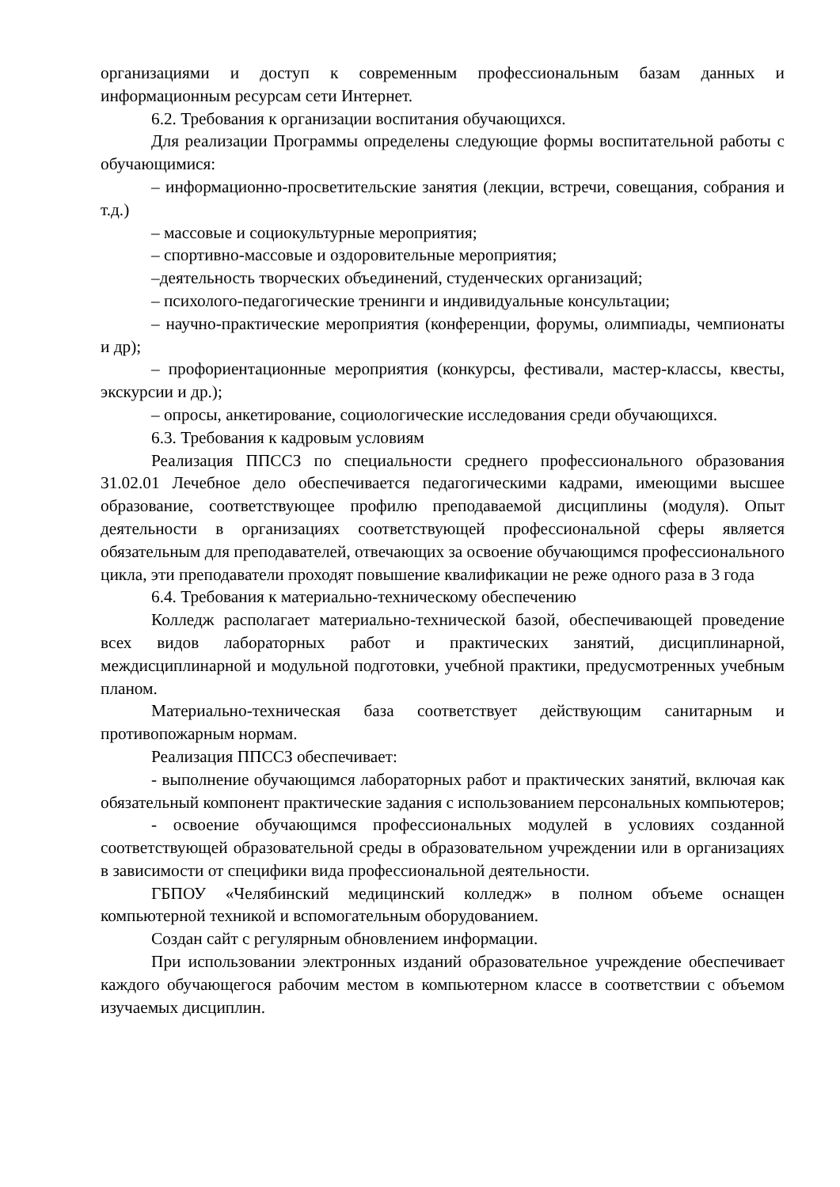организациями и доступ к современным профессиональным базам данных и информационным ресурсам сети Интернет.
6.2. Требования к организации воспитания обучающихся.
Для реализации Программы определены следующие формы воспитательной работы с обучающимися:
– информационно-просветительские занятия (лекции, встречи, совещания, собрания и т.д.)
– массовые и социокультурные мероприятия;
– спортивно-массовые и оздоровительные мероприятия;
–деятельность творческих объединений, студенческих организаций;
– психолого-педагогические тренинги и индивидуальные консультации;
– научно-практические мероприятия (конференции, форумы, олимпиады, чемпионаты и др);
– профориентационные мероприятия (конкурсы, фестивали, мастер-классы, квесты, экскурсии и др.);
– опросы, анкетирование, социологические исследования среди обучающихся.
6.3. Требования к кадровым условиям
Реализация ППССЗ по специальности среднего профессионального образования 31.02.01 Лечебное дело обеспечивается педагогическими кадрами, имеющими высшее образование, соответствующее профилю преподаваемой дисциплины (модуля). Опыт деятельности в организациях соответствующей профессиональной сферы является обязательным для преподавателей, отвечающих за освоение обучающимся профессионального цикла, эти преподаватели проходят повышение квалификации не реже одного раза в 3 года
6.4. Требования к материально-техническому обеспечению
Колледж располагает материально-технической базой, обеспечивающей проведение всех видов лабораторных работ и практических занятий, дисциплинарной, междисциплинарной и модульной подготовки, учебной практики, предусмотренных учебным планом.
Материально-техническая база соответствует действующим санитарным и противопожарным нормам.
Реализация ППССЗ обеспечивает:
- выполнение обучающимся лабораторных работ и практических занятий, включая как обязательный компонент практические задания с использованием персональных компьютеров;
- освоение обучающимся профессиональных модулей в условиях созданной соответствующей образовательной среды в образовательном учреждении или в организациях в зависимости от специфики вида профессиональной деятельности.
ГБПОУ «Челябинский медицинский колледж» в полном объеме оснащен компьютерной техникой и вспомогательным оборудованием.
Создан сайт с регулярным обновлением информации.
При использовании электронных изданий образовательное учреждение обеспечивает каждого обучающегося рабочим местом в компьютерном классе в соответствии с объемом изучаемых дисциплин.